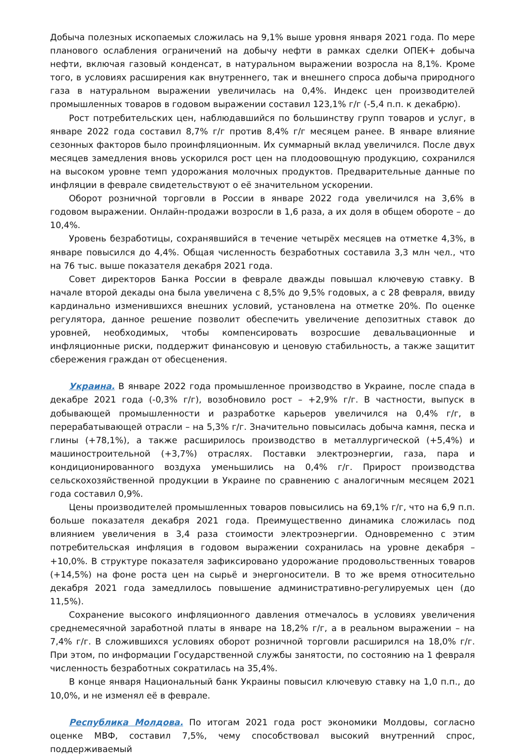Добыча полезных ископаемых сложилась на 9,1% выше уровня января 2021 года. По мере планового ослабления ограничений на добычу нефти в рамках сделки ОПЕК+ добыча нефти, включая газовый конденсат, в натуральном выражении возросла на 8,1%. Кроме того, в условиях расширения как внутреннего, так и внешнего спроса добыча природного газа в натуральном выражении увеличилась на 0,4%. Индекс цен производителей промышленных товаров в годовом выражении составил 123,1% г/г (-5,4 п.п. к декабрю).
Рост потребительских цен, наблюдавшийся по большинству групп товаров и услуг, в январе 2022 года составил 8,7% г/г против 8,4% г/г месяцем ранее. В январе влияние сезонных факторов было проинфляционным. Их суммарный вклад увеличился. После двух месяцев замедления вновь ускорился рост цен на плодоовощную продукцию, сохранился на высоком уровне темп удорожания молочных продуктов. Предварительные данные по инфляции в феврале свидетельствуют о её значительном ускорении.
Оборот розничной торговли в России в январе 2022 года увеличился на 3,6% в годовом выражении. Онлайн-продажи возросли в 1,6 раза, а их доля в общем обороте – до 10,4%.
Уровень безработицы, сохранявшийся в течение четырёх месяцев на отметке 4,3%, в январе повысился до 4,4%. Общая численность безработных составила 3,3 млн чел., что на 76 тыс. выше показателя декабря 2021 года.
Совет директоров Банка России в феврале дважды повышал ключевую ставку. В начале второй декады она была увеличена с 8,5% до 9,5% годовых, а с 28 февраля, ввиду кардинально изменившихся внешних условий, установлена на отметке 20%. По оценке регулятора, данное решение позволит обеспечить увеличение депозитных ставок до уровней, необходимых, чтобы компенсировать возросшие девальвационные и инфляционные риски, поддержит финансовую и ценовую стабильность, а также защитит сбережения граждан от обесценения.
Украина. В январе 2022 года промышленное производство в Украине, после спада в декабре 2021 года (-0,3% г/г), возобновило рост – +2,9% г/г. В частности, выпуск в добывающей промышленности и разработке карьеров увеличился на 0,4% г/г, в перерабатывающей отрасли – на 5,3% г/г. Значительно повысилась добыча камня, песка и глины (+78,1%), а также расширилось производство в металлургической (+5,4%) и машиностроительной (+3,7%) отраслях. Поставки электроэнергии, газа, пара и кондиционированного воздуха уменьшились на 0,4% г/г. Прирост производства сельскохозяйственной продукции в Украине по сравнению с аналогичным месяцем 2021 года составил 0,9%.
Цены производителей промышленных товаров повысились на 69,1% г/г, что на 6,9 п.п. больше показателя декабря 2021 года. Преимущественно динамика сложилась под влиянием увеличения в 3,4 раза стоимости электроэнергии. Одновременно с этим потребительская инфляция в годовом выражении сохранилась на уровне декабря – +10,0%. В структуре показателя зафиксировано удорожание продовольственных товаров (+14,5%) на фоне роста цен на сырьё и энергоносители. В то же время относительно декабря 2021 года замедлилось повышение административно-регулируемых цен (до 11,5%).
Сохранение высокого инфляционного давления отмечалось в условиях увеличения среднемесячной заработной платы в январе на 18,2% г/г, а в реальном выражении – на 7,4% г/г. В сложившихся условиях оборот розничной торговли расширился на 18,0% г/г. При этом, по информации Государственной службы занятости, по состоянию на 1 февраля численность безработных сократилась на 35,4%.
В конце января Национальный банк Украины повысил ключевую ставку на 1,0 п.п., до 10,0%, и не изменял её в феврале.
Республика Молдова. По итогам 2021 года рост экономики Молдовы, согласно оценке МВФ, составил 7,5%, чему способствовал высокий внутренний спрос, поддерживаемый